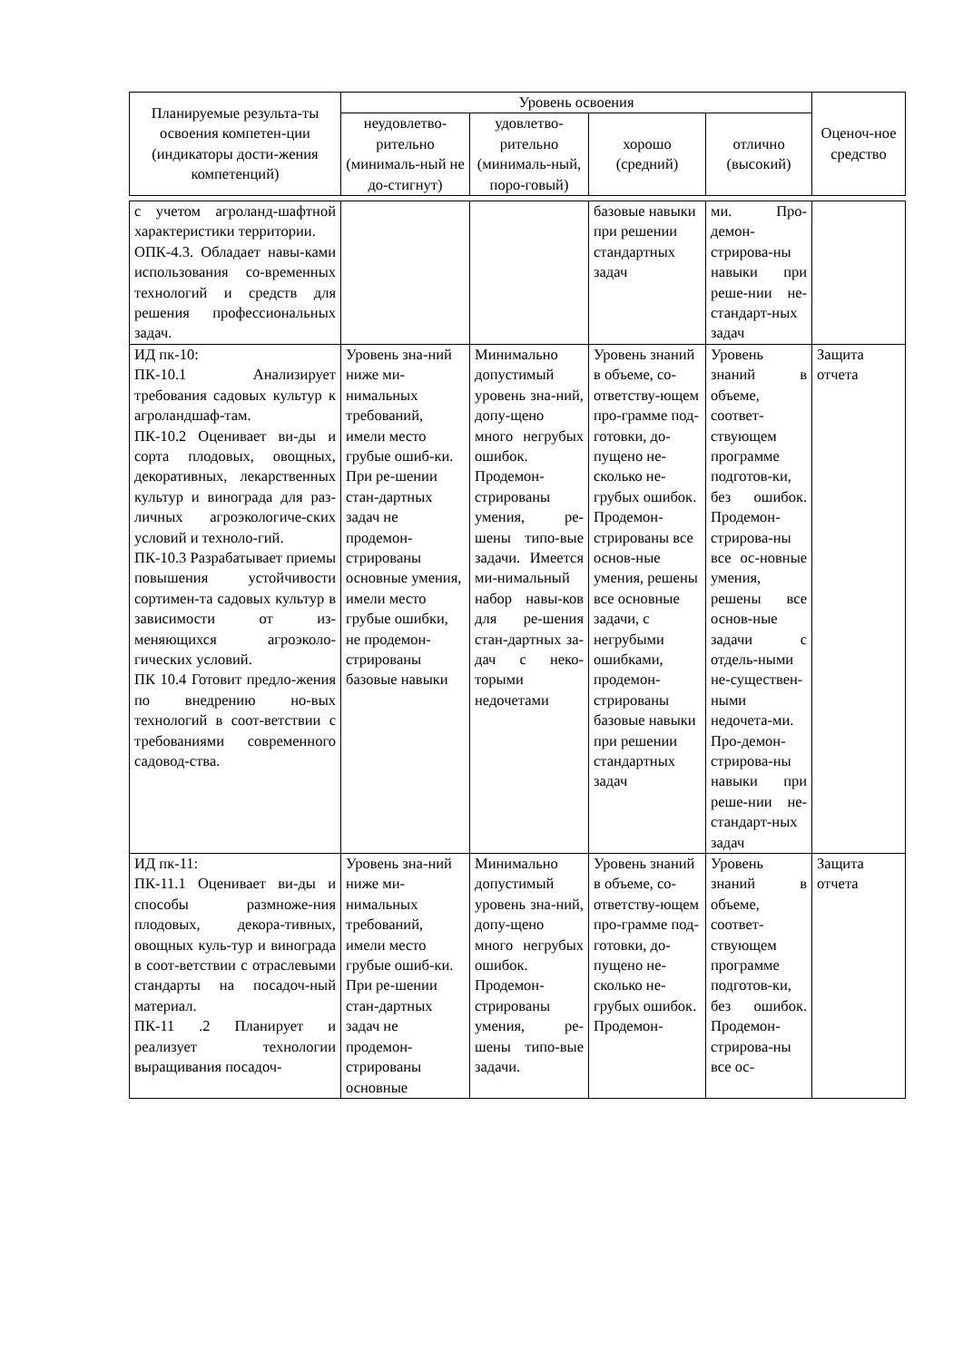| Планируемые результа-ты освоения компетен-ции (индикаторы дости-жения компетенций) | Уровень освоения | | | | Оценоч-ное средство |
| --- | --- | --- | --- | --- | --- |
| | неудовлетво-рительно (минималь-ный не до-стигнут) | удовлетво-рительно (минималь-ный, поро-говый) | хорошо (средний) | отлично (высокий) | |
| с учетом агроланд-шафтной характеристики территории. ОПК-4.3. Обладает навы-ками использования со-временных технологий и средств для решения профессиональных задач. | | | базовые навыки при решении стандартных задач | ми. Про-демон-стрирова-ны навыки при реше-нии не-стандарт-ных задач | |
| ИД пк-10: ПК-10.1 Анализирует требования садовых культур к агроландшаф-там. ПК-10.2 Оценивает ви-ды и сорта плодовых, овощных, декоративных, лекарственных культур и винограда для раз-личных агроэкологиче-ских условий и техноло-гий. ПК-10.3 Разрабатывает приемы повышения устойчивости сортимен-та садовых культур в зависимости от из-меняющихся агроэколо-гических условий. ПК 10.4 Готовит предло-жения по внедрению но-вых технологий в соот-ветствии с требованиями современного садовод-ства. | Уровень зна-ний ниже ми-нимальных требований, имели место грубые ошиб-ки. При ре-шении стан-дартных задач не продемон-стрированы основные умения, имели место грубые ошибки, не продемон-стрированы базовые навыки | Минимально допустимый уровень зна-ний, допу-щено много негрубых ошибок. Продемон-стрированы умения, ре-шены типо-вые задачи. Имеется ми-нимальный набор навы-ков для ре-шения стан-дартных за-дач с неко-торыми недочетами | Уровень знаний в объеме, со-ответству-ющем про-грамме под-готовки, до-пущено не-сколько не-грубых ошибок. Продемон-стрированы все основ-ные умения, решены все основные задачи, с негрубыми ошибками, продемон-стрированы базовые навыки при решении стандартных задач | Уровень знаний в объеме, соответ-ствующем программе подготов-ки, без ошибок. Продемон-стрирова-ны все ос-новные умения, решены все основ-ные задачи с отдель-ными не-существен-ными недочета-ми. Про-демон-стрирова-ны навыки при реше-нии не-стандарт-ных задач | Защита отчета |
| ИД пк-11: ПК-11.1 Оценивает ви-ды и способы размноже-ния плодовых, декора-тивных, овощных куль-тур и винограда в соот-ветствии с отраслевыми стандарты на посадоч-ный материал. ПК-11 .2 Планирует и реализует технологии выращивания посадоч- | Уровень зна-ний ниже ми-нимальных требований, имели место грубые ошиб-ки. При ре-шении стан-дартных задач не продемон-стрированы основные | Минимально допустимый уровень зна-ний, допу-щено много негрубых ошибок. Продемон-стрированы умения, ре-шены типо-вые задачи. | Уровень знаний в объеме, со-ответству-ющем про-грамме под-готовки, до-пущено не-сколько не-грубых ошибок. Продемон- | Уровень знаний в объеме, соответ-ствующем программе подготов-ки, без ошибок. Продемон-стрирова-ны все ос- | Защита отчета |